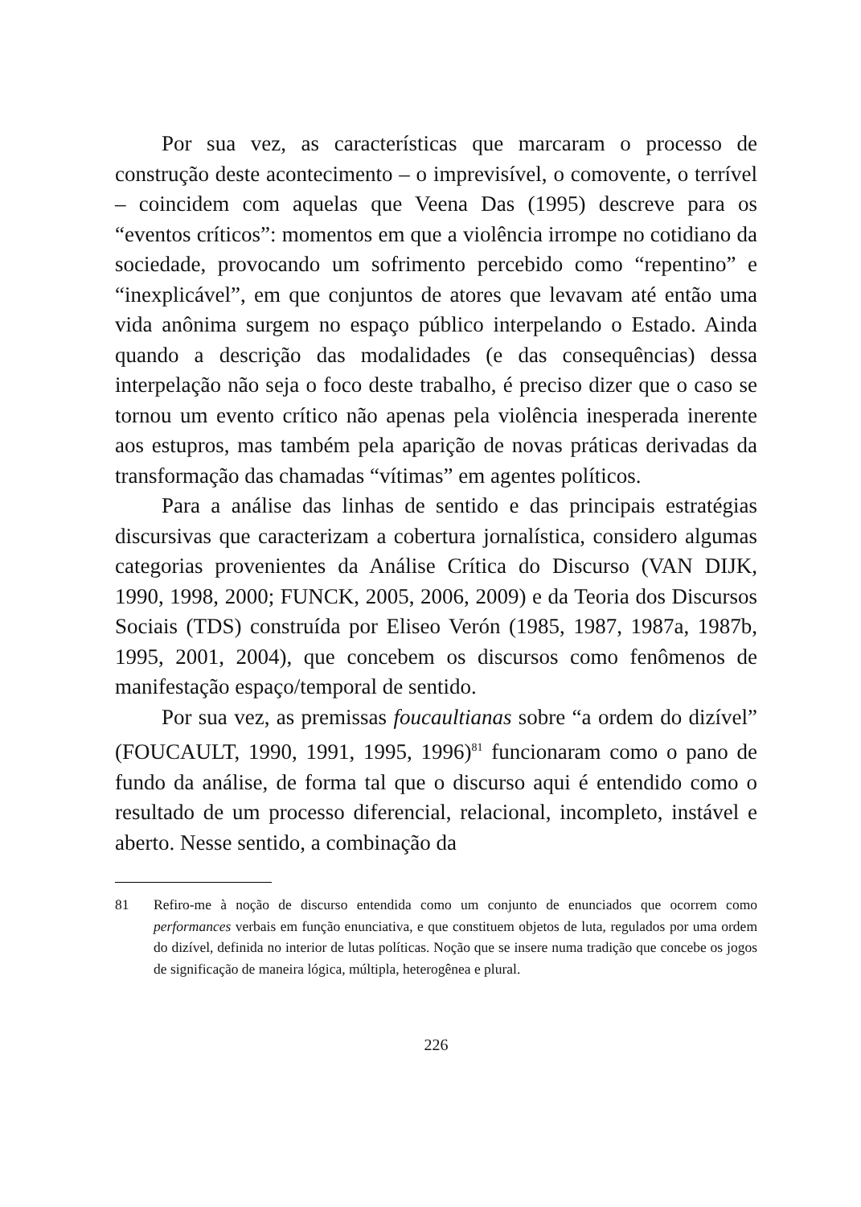Por sua vez, as características que marcaram o processo de construção deste acontecimento – o imprevisível, o comovente, o terrível – coincidem com aquelas que Veena Das (1995) descreve para os “eventos críticos”: momentos em que a violência irrompe no cotidiano da sociedade, provocando um sofrimento percebido como “repentino” e “inexplicável”, em que conjuntos de atores que levavam até então uma vida anônima surgem no espaço público interpelando o Estado. Ainda quando a descrição das modalidades (e das consequências) dessa interpelação não seja o foco deste trabalho, é preciso dizer que o caso se tornou um evento crítico não apenas pela violência inesperada inerente aos estupros, mas também pela aparição de novas práticas derivadas da transformação das chamadas “vítimas” em agentes políticos.
Para a análise das linhas de sentido e das principais estratégias discursivas que caracterizam a cobertura jornalística, considero algumas categorias provenientes da Análise Crítica do Discurso (VAN DIJK, 1990, 1998, 2000; FUNCK, 2005, 2006, 2009) e da Teoria dos Discursos Sociais (TDS) construída por Eliseo Verón (1985, 1987, 1987a, 1987b, 1995, 2001, 2004), que concebem os discursos como fenômenos de manifestação espaço/temporal de sentido.
Por sua vez, as premissas foucaultianas sobre “a ordem do dizível” (FOUCAULT, 1990, 1991, 1995, 1996)<sup>81</sup> funcionaram como o pano de fundo da análise, de forma tal que o discurso aqui é entendido como o resultado de um processo diferencial, relacional, incompleto, instável e aberto. Nesse sentido, a combinação da
81 Refiro-me à noção de discurso entendida como um conjunto de enunciados que ocorrem como performances verbais em função enunciativa, e que constituem objetos de luta, regulados por uma ordem do dizível, definida no interior de lutas políticas. Noção que se insere numa tradição que concebe os jogos de significação de maneira lógica, múltipla, heterogênea e plural.
226